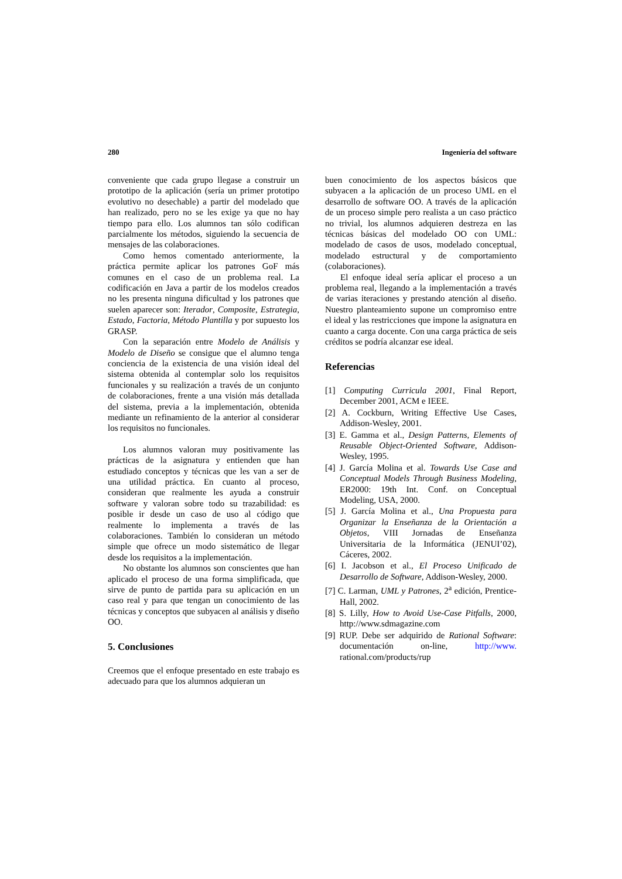280 Ingeniería del software
conveniente que cada grupo llegase a construir un prototipo de la aplicación (sería un primer prototipo evolutivo no desechable) a partir del modelado que han realizado, pero no se les exige ya que no hay tiempo para ello. Los alumnos tan sólo codifican parcialmente los métodos, siguiendo la secuencia de mensajes de las colaboraciones.
Como hemos comentado anteriormente, la práctica permite aplicar los patrones GoF más comunes en el caso de un problema real. La codificación en Java a partir de los modelos creados no les presenta ninguna dificultad y los patrones que suelen aparecer son: Iterador, Composite, Estrategia, Estado, Factoria, Método Plantilla y por supuesto los GRASP.
Con la separación entre Modelo de Análisis y Modelo de Diseño se consigue que el alumno tenga conciencia de la existencia de una visión ideal del sistema obtenida al contemplar solo los requisitos funcionales y su realización a través de un conjunto de colaboraciones, frente a una visión más detallada del sistema, previa a la implementación, obtenida mediante un refinamiento de la anterior al considerar los requisitos no funcionales.
Los alumnos valoran muy positivamente las prácticas de la asignatura y entienden que han estudiado conceptos y técnicas que les van a ser de una utilidad práctica. En cuanto al proceso, consideran que realmente les ayuda a construir software y valoran sobre todo su trazabilidad: es posible ir desde un caso de uso al código que realmente lo implementa a través de las colaboraciones. También lo consideran un método simple que ofrece un modo sistemático de llegar desde los requisitos a la implementación.
No obstante los alumnos son conscientes que han aplicado el proceso de una forma simplificada, que sirve de punto de partida para su aplicación en un caso real y para que tengan un conocimiento de las técnicas y conceptos que subyacen al análisis y diseño OO.
5. Conclusiones
Creemos que el enfoque presentado en este trabajo es adecuado para que los alumnos adquieran un
buen conocimiento de los aspectos básicos que subyacen a la aplicación de un proceso UML en el desarrollo de software OO. A través de la aplicación de un proceso simple pero realista a un caso práctico no trivial, los alumnos adquieren destreza en las técnicas básicas del modelado OO con UML: modelado de casos de usos, modelado conceptual, modelado estructural y de comportamiento (colaboraciones).
El enfoque ideal sería aplicar el proceso a un problema real, llegando a la implementación a través de varias iteraciones y prestando atención al diseño. Nuestro planteamiento supone un compromiso entre el ideal y las restricciones que impone la asignatura en cuanto a carga docente. Con una carga práctica de seis créditos se podría alcanzar ese ideal.
Referencias
[1] Computing Curricula 2001, Final Report, December 2001, ACM e IEEE.
[2] A. Cockburn, Writing Effective Use Cases, Addison-Wesley, 2001.
[3] E. Gamma et al., Design Patterns, Elements of Reusable Object-Oriented Software, Addison-Wesley, 1995.
[4] J. García Molina et al. Towards Use Case and Conceptual Models Through Business Modeling, ER2000: 19th Int. Conf. on Conceptual Modeling, USA, 2000.
[5] J. García Molina et al., Una Propuesta para Organizar la Enseñanza de la Orientación a Objetos, VIII Jornadas de Enseñanza Universitaria de la Informática (JENUI’02), Cáceres, 2002.
[6] I. Jacobson et al., El Proceso Unificado de Desarrollo de Software, Addison-Wesley, 2000.
[7] C. Larman, UML y Patrones, 2<sup>a</sup> edición, Prentice-Hall, 2002.
[8] S. Lilly, How to Avoid Use-Case Pitfalls, 2000, http://www.sdmagazine.com
[9] RUP. Debe ser adquirido de Rational Software: documentación on-line, http://www. rational.com/products/rup